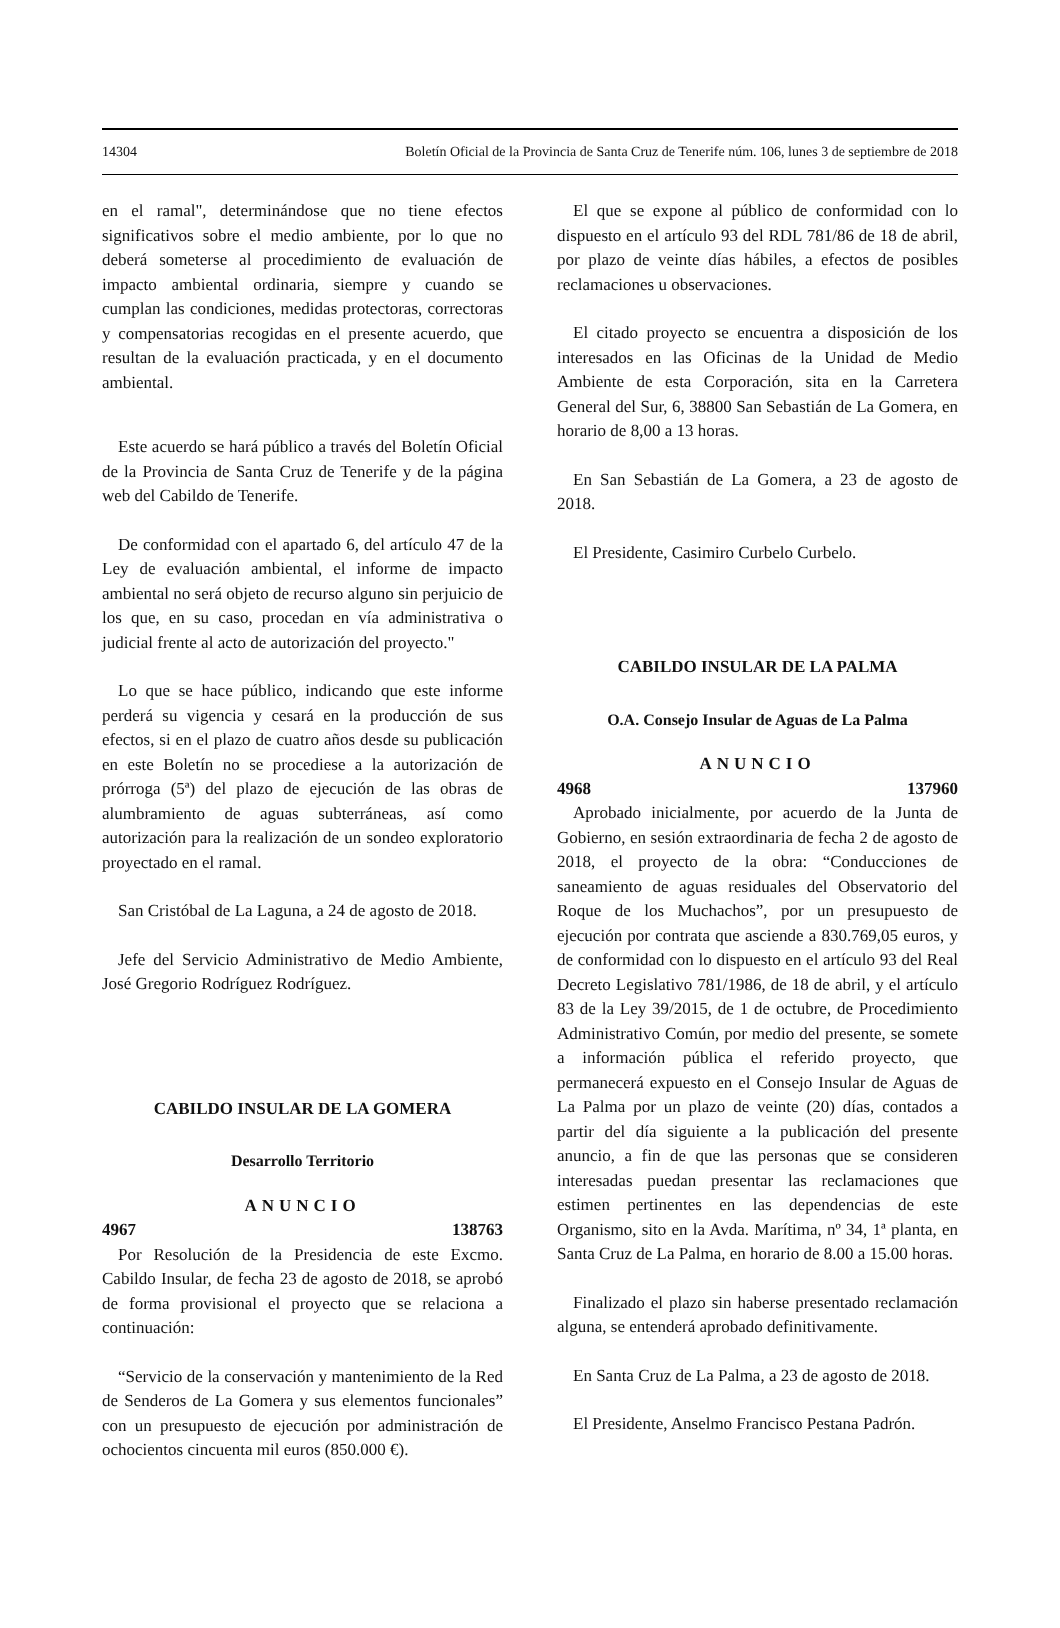14304 Boletín Oficial de la Provincia de Santa Cruz de Tenerife núm. 106, lunes 3 de septiembre de 2018
en el ramal", determinándose que no tiene efectos significativos sobre el medio ambiente, por lo que no deberá someterse al procedimiento de evaluación de impacto ambiental ordinaria, siempre y cuando se cumplan las condiciones, medidas protectoras, correctoras y compensatorias recogidas en el presente acuerdo, que resultan de la evaluación practicada, y en el documento ambiental.
Este acuerdo se hará público a través del Boletín Oficial de la Provincia de Santa Cruz de Tenerife y de la página web del Cabildo de Tenerife.
De conformidad con el apartado 6, del artículo 47 de la Ley de evaluación ambiental, el informe de impacto ambiental no será objeto de recurso alguno sin perjuicio de los que, en su caso, procedan en vía administrativa o judicial frente al acto de autorización del proyecto."
Lo que se hace público, indicando que este informe perderá su vigencia y cesará en la producción de sus efectos, si en el plazo de cuatro años desde su publicación en este Boletín no se procediese a la autorización de prórroga (5ª) del plazo de ejecución de las obras de alumbramiento de aguas subterráneas, así como autorización para la realización de un sondeo exploratorio proyectado en el ramal.
San Cristóbal de La Laguna, a 24 de agosto de 2018.
Jefe del Servicio Administrativo de Medio Ambiente, José Gregorio Rodríguez Rodríguez.
CABILDO INSULAR DE LA GOMERA
Desarrollo Territorio
ANUNCIO
4967 138763
Por Resolución de la Presidencia de este Excmo. Cabildo Insular, de fecha 23 de agosto de 2018, se aprobó de forma provisional el proyecto que se relaciona a continuación:
“Servicio de la conservación y mantenimiento de la Red de Senderos de La Gomera y sus elementos funcionales” con un presupuesto de ejecución por administración de ochocientos cincuenta mil euros (850.000 €).
El que se expone al público de conformidad con lo dispuesto en el artículo 93 del RDL 781/86 de 18 de abril, por plazo de veinte días hábiles, a efectos de posibles reclamaciones u observaciones.
El citado proyecto se encuentra a disposición de los interesados en las Oficinas de la Unidad de Medio Ambiente de esta Corporación, sita en la Carretera General del Sur, 6, 38800 San Sebastián de La Gomera, en horario de 8,00 a 13 horas.
En San Sebastián de La Gomera, a 23 de agosto de 2018.
El Presidente, Casimiro Curbelo Curbelo.
CABILDO INSULAR DE LA PALMA
O.A. Consejo Insular de Aguas de La Palma
ANUNCIO
4968 137960
Aprobado inicialmente, por acuerdo de la Junta de Gobierno, en sesión extraordinaria de fecha 2 de agosto de 2018, el proyecto de la obra: “Conducciones de saneamiento de aguas residuales del Observatorio del Roque de los Muchachos”, por un presupuesto de ejecución por contrata que asciende a 830.769,05 euros, y de conformidad con lo dispuesto en el artículo 93 del Real Decreto Legislativo 781/1986, de 18 de abril, y el artículo 83 de la Ley 39/2015, de 1 de octubre, de Procedimiento Administrativo Común, por medio del presente, se somete a información pública el referido proyecto, que permanecerá expuesto en el Consejo Insular de Aguas de La Palma por un plazo de veinte (20) días, contados a partir del día siguiente a la publicación del presente anuncio, a fin de que las personas que se consideren interesadas puedan presentar las reclamaciones que estimen pertinentes en las dependencias de este Organismo, sito en la Avda. Marítima, nº 34, 1ª planta, en Santa Cruz de La Palma, en horario de 8.00 a 15.00 horas.
Finalizado el plazo sin haberse presentado reclamación alguna, se entenderá aprobado definitivamente.
En Santa Cruz de La Palma, a 23 de agosto de 2018.
El Presidente, Anselmo Francisco Pestana Padrón.